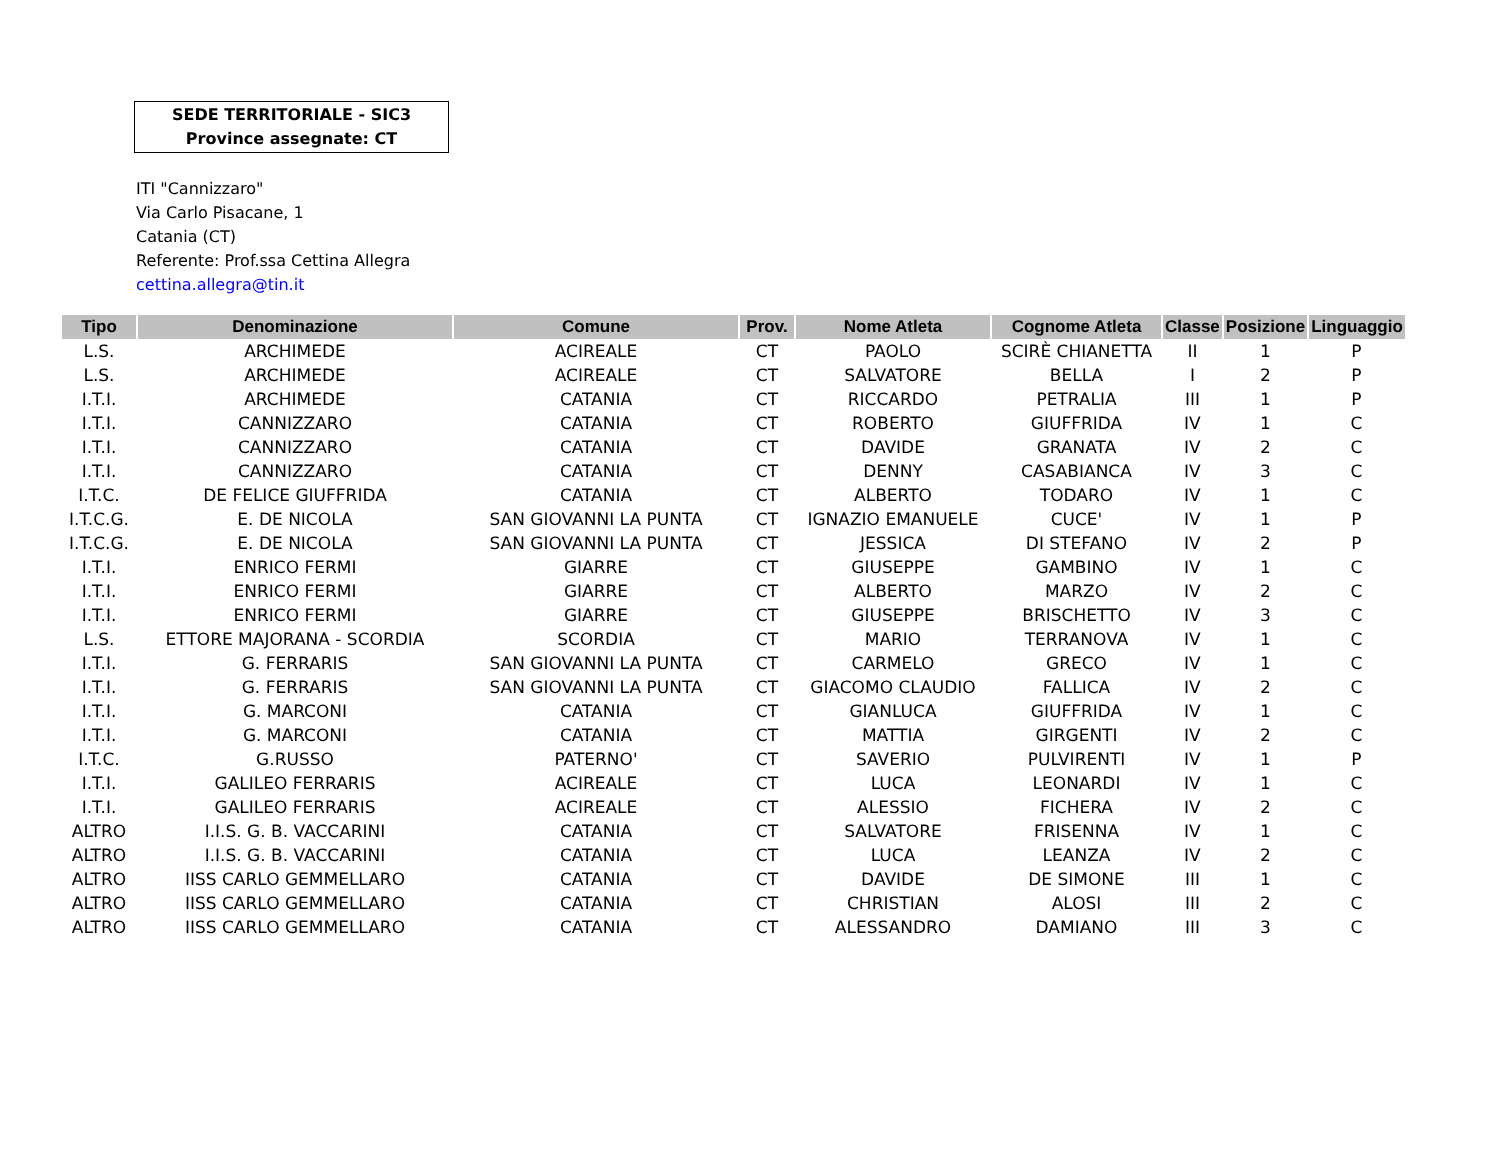SEDE TERRITORIALE - SIC3
Province assegnate: CT
ITI "Cannizzaro"
Via Carlo Pisacane, 1
Catania (CT)
Referente: Prof.ssa Cettina Allegra
cettina.allegra@tin.it
| Tipo | Denominazione | Comune | Prov. | Nome Atleta | Cognome Atleta | Classe | Posizione | Linguaggio |
| --- | --- | --- | --- | --- | --- | --- | --- | --- |
| L.S. | ARCHIMEDE | ACIREALE | CT | PAOLO | SCIRÈ CHIANETTA | II | 1 | P |
| L.S. | ARCHIMEDE | ACIREALE | CT | SALVATORE | BELLA | I | 2 | P |
| I.T.I. | ARCHIMEDE | CATANIA | CT | RICCARDO | PETRALIA | III | 1 | P |
| I.T.I. | CANNIZZARO | CATANIA | CT | ROBERTO | GIUFFRIDA | IV | 1 | C |
| I.T.I. | CANNIZZARO | CATANIA | CT | DAVIDE | GRANATA | IV | 2 | C |
| I.T.I. | CANNIZZARO | CATANIA | CT | DENNY | CASABIANCA | IV | 3 | C |
| I.T.C. | DE FELICE GIUFFRIDA | CATANIA | CT | ALBERTO | TODARO | IV | 1 | C |
| I.T.C.G. | E. DE NICOLA | SAN GIOVANNI LA PUNTA | CT | IGNAZIO EMANUELE | CUCE' | IV | 1 | P |
| I.T.C.G. | E. DE NICOLA | SAN GIOVANNI LA PUNTA | CT | JESSICA | DI STEFANO | IV | 2 | P |
| I.T.I. | ENRICO FERMI | GIARRE | CT | GIUSEPPE | GAMBINO | IV | 1 | C |
| I.T.I. | ENRICO FERMI | GIARRE | CT | ALBERTO | MARZO | IV | 2 | C |
| I.T.I. | ENRICO FERMI | GIARRE | CT | GIUSEPPE | BRISCHETTO | IV | 3 | C |
| L.S. | ETTORE MAJORANA - SCORDIA | SCORDIA | CT | MARIO | TERRANOVA | IV | 1 | C |
| I.T.I. | G. FERRARIS | SAN GIOVANNI LA PUNTA | CT | CARMELO | GRECO | IV | 1 | C |
| I.T.I. | G. FERRARIS | SAN GIOVANNI LA PUNTA | CT | GIACOMO CLAUDIO | FALLICA | IV | 2 | C |
| I.T.I. | G. MARCONI | CATANIA | CT | GIANLUCA | GIUFFRIDA | IV | 1 | C |
| I.T.I. | G. MARCONI | CATANIA | CT | MATTIA | GIRGENTI | IV | 2 | C |
| I.T.C. | G.RUSSO | PATERNO' | CT | SAVERIO | PULVIRENTI | IV | 1 | P |
| I.T.I. | GALILEO FERRARIS | ACIREALE | CT | LUCA | LEONARDI | IV | 1 | C |
| I.T.I. | GALILEO FERRARIS | ACIREALE | CT | ALESSIO | FICHERA | IV | 2 | C |
| ALTRO | I.I.S. G. B. VACCARINI | CATANIA | CT | SALVATORE | FRISENNA | IV | 1 | C |
| ALTRO | I.I.S. G. B. VACCARINI | CATANIA | CT | LUCA | LEANZA | IV | 2 | C |
| ALTRO | IISS CARLO GEMMELLARO | CATANIA | CT | DAVIDE | DE SIMONE | III | 1 | C |
| ALTRO | IISS CARLO GEMMELLARO | CATANIA | CT | CHRISTIAN | ALOSI | III | 2 | C |
| ALTRO | IISS CARLO GEMMELLARO | CATANIA | CT | ALESSANDRO | DAMIANO | III | 3 | C |